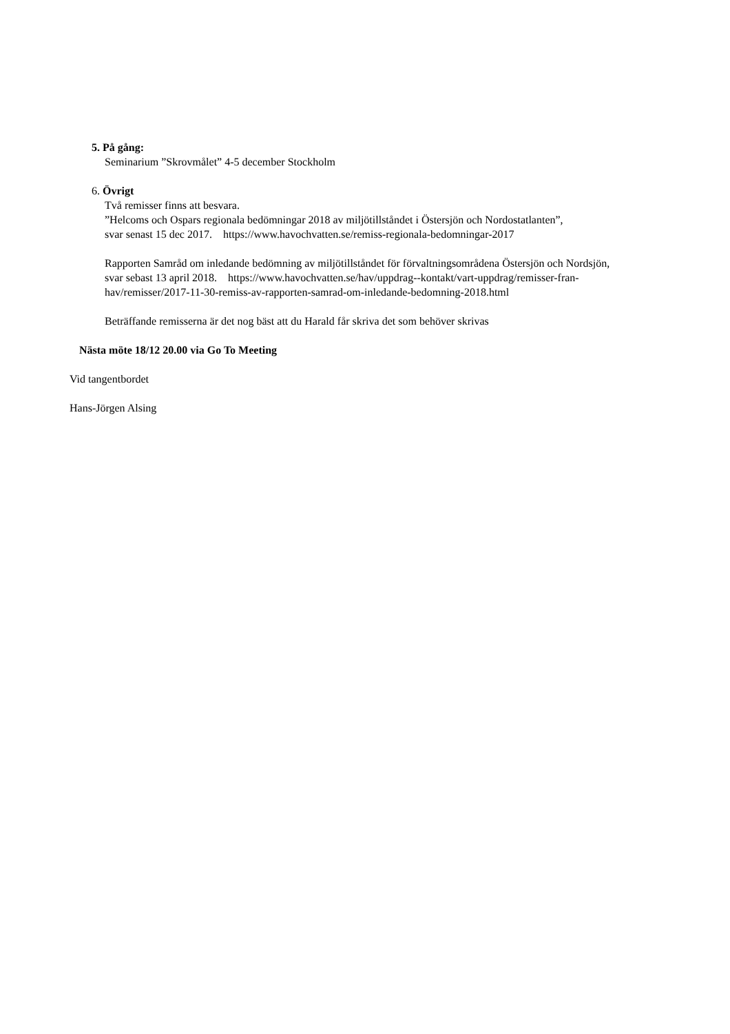5. På gång:
Seminarium ”Skrovmålet” 4-5 december Stockholm
6. Övrigt
Två remisser finns att besvara.
”Helcoms och Ospars regionala bedömningar 2018 av miljötillståndet i Östersjön och Nordostatlanten”,
svar senast 15 dec 2017. https://www.havochvatten.se/remiss-regionala-bedomningar-2017
Rapporten Samråd om inledande bedömning av miljötillståndet för förvaltningsområdena Östersjön och Nordsjön,
svar sebast 13 april 2018. https://www.havochvatten.se/hav/uppdrag--kontakt/vart-uppdrag/remisser-fran-
hav/remisser/2017-11-30-remiss-av-rapporten-samrad-om-inledande-bedomning-2018.html
Beträffande remisserna är det nog bäst att du Harald får skriva det som behöver skrivas
Nästa möte 18/12 20.00 via Go To Meeting
Vid tangentbordet
Hans-Jörgen Alsing